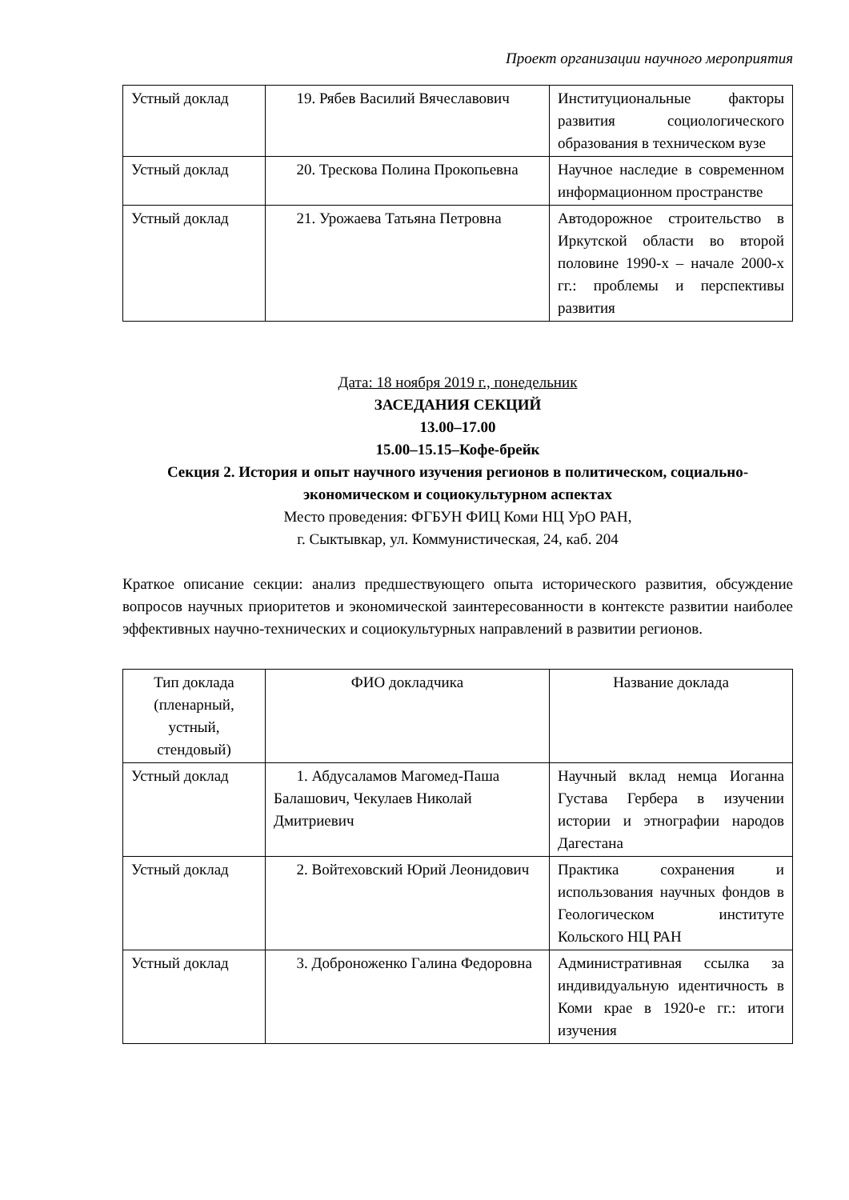Проект организации научного мероприятия
| Устный доклад | 19. Рябев Василий Вячеславович | Институциональные факторы развития социологического образования в техническом вузе |
| Устный доклад | 20. Трескова Полина Прокопьевна | Научное наследие в современном информационном пространстве |
| Устный доклад | 21. Урожаева Татьяна Петровна | Автодорожное строительство в Иркутской области во второй половине 1990-х – начале 2000-х гг.: проблемы и перспективы развития |
Дата: 18 ноября 2019 г., понедельник
ЗАСЕДАНИЯ СЕКЦИЙ
13.00–17.00
15.00–15.15–Кофе-брейк
Секция 2. История и опыт научного изучения регионов в политическом, социально-экономическом и социокультурном аспектах
Место проведения: ФГБУН ФИЦ Коми НЦ УрО РАН,
г. Сыктывкар, ул. Коммунистическая, 24, каб. 204
Краткое описание секции: анализ предшествующего опыта исторического развития, обсуждение вопросов научных приоритетов и экономической заинтересованности в контексте развитии наиболее эффективных научно-технических и социокультурных направлений в развитии регионов.
| Тип доклада (пленарный, устный, стендовый) | ФИО докладчика | Название доклада |
| --- | --- | --- |
| Устный доклад | 1. Абдусаламов Магомед-Паша Балашович, Чекулаев Николай Дмитриевич | Научный вклад немца Иоганна Густава Гербера в изучении истории и этнографии народов Дагестана |
| Устный доклад | 2. Войтеховский Юрий Леонидович | Практика сохранения и использования научных фондов в Геологическом институте Кольского НЦ РАН |
| Устный доклад | 3. Доброноженко Галина Федоровна | Административная ссылка за индивидуальную идентичность в Коми крае в 1920-е гг.: итоги изучения |